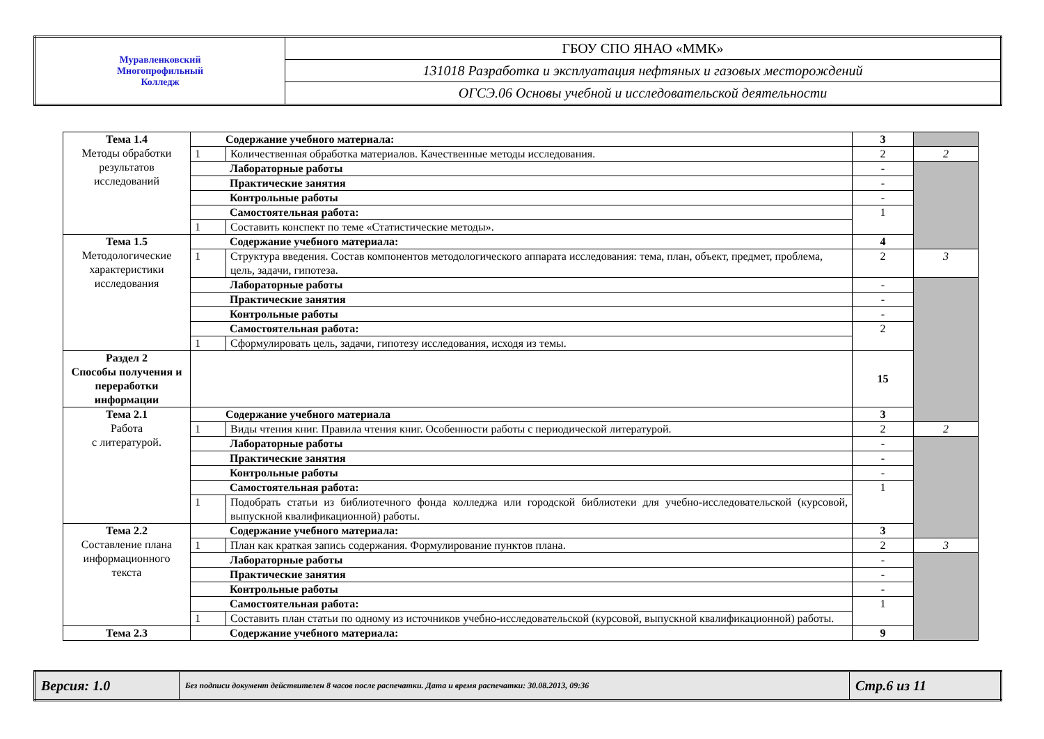| Муравленковский Многопрофильный Колледж | ГБОУ СПО ЯНАО «ММК» |
| | 131018 Разработка и эксплуатация нефтяных и газовых месторождений |
| | ОГСЭ.06 Основы учебной и исследовательской деятельности |
| Тема 1.4 Методы обработки результатов исследований | Содержание учебного материала: | | 3 | |
| | 1 | Количественная обработка материалов. Качественные методы исследования. | 2 | 2 |
| | Лабораторные работы | | - | |
| | Практические занятия | | - | |
| | Контрольные работы | | - | |
| | Самостоятельная работа: | | 1 | |
| | 1 | Составить конспект по теме «Статистические методы». | | |
| Тема 1.5 Методологические характеристики исследования | Содержание учебного материала: | | 4 | |
| | 1 | Структура введения. Состав компонентов методологического аппарата исследования: тема, план, объект, предмет, проблема, цель, задачи, гипотеза. | 2 | 3 |
| | Лабораторные работы | | - | |
| | Практические занятия | | - | |
| | Контрольные работы | | - | |
| | Самостоятельная работа: | | 2 | |
| | 1 | Сформулировать цель, задачи, гипотезу исследования, исходя из темы. | | |
| Раздел 2 Способы получения и переработки информации | | | 15 | |
| Тема 2.1 Работа с литературой. | Содержание учебного материала | | 3 | |
| | 1 | Виды чтения книг. Правила чтения книг. Особенности работы с периодической литературой. | 2 | 2 |
| | Лабораторные работы | | - | |
| | Практические занятия | | - | |
| | Контрольные работы | | - | |
| | Самостоятельная работа: | | 1 | |
| | 1 | Подобрать статьи из библиотечного фонда колледжа или городской библиотеки для учебно-исследовательской (курсовой, выпускной квалификационной) работы. | | |
| Тема 2.2 Составление плана информационного текста | Содержание учебного материала: | | 3 | |
| | 1 | План как краткая запись содержания. Формулирование пунктов плана. | 2 | 3 |
| | Лабораторные работы | | - | |
| | Практические занятия | | - | |
| | Контрольные работы | | - | |
| | Самостоятельная работа: | | 1 | |
| | 1 | Составить план статьи по одному из источников учебно-исследовательской (курсовой, выпускной квалификационной) работы. | | |
| Тема 2.3 | Содержание учебного материала: | | 9 | |
| Версия: 1.0 | Без подписи документ действителен 8 часов после распечатки. Дата и время распечатки: 30.08.2013, 09:36 | Стр.6 из 11 |